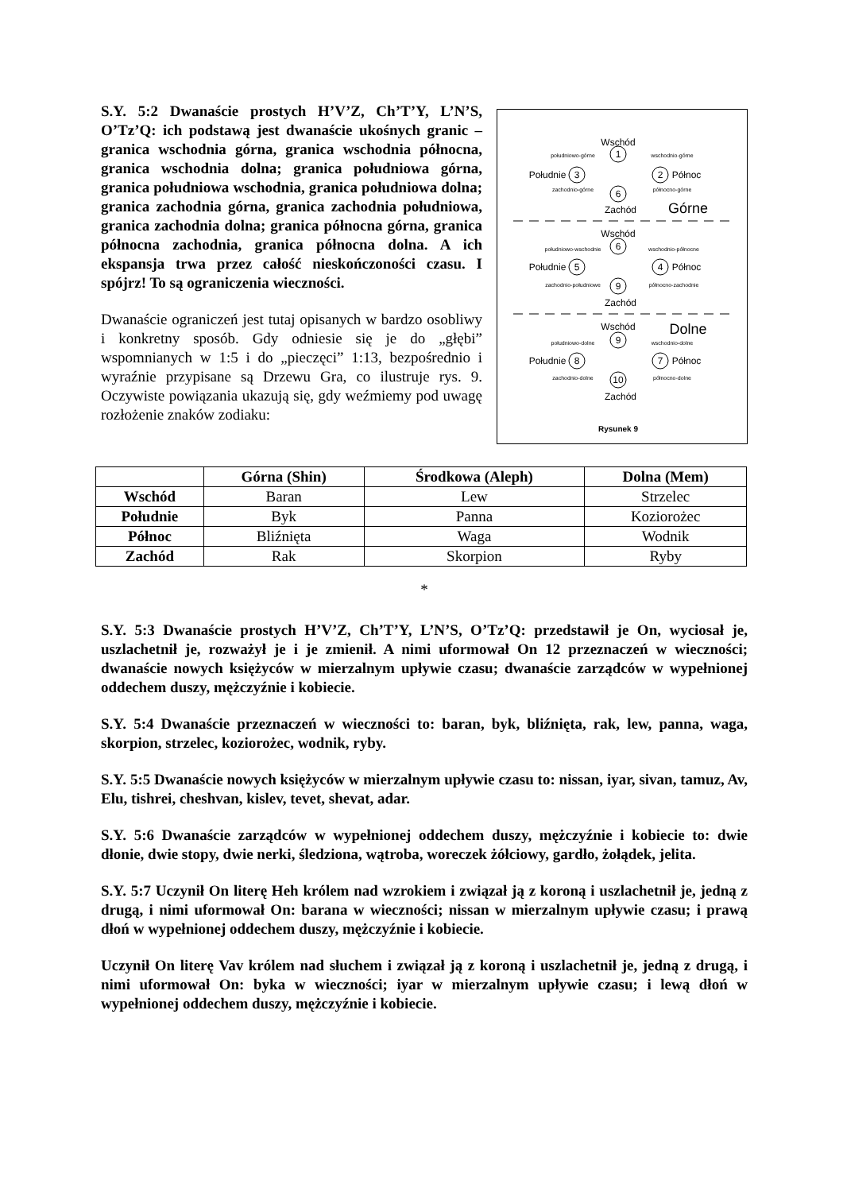S.Y. 5:2 Dwanaście prostych H’V’Z, Ch’T’Y, L’N’S, O’Tz’Q: ich podstawą jest dwanaście ukośnych granic – granica wschodnia górna, granica wschodnia północna, granica wschodnia dolna; granica południowa górna, granica południowa wschodnia, granica południowa dolna; granica zachodnia górna, granica zachodnia południowa, granica zachodnia dolna; granica północna górna, granica północna zachodnia, granica północna dolna. A ich ekspansja trwa przez całość nieskończoności czasu. I spójrz! To są ograniczenia wieczności.
Dwanaście ograniczeń jest tutaj opisanych w bardzo osobliwy i konkretny sposób. Gdy odniesie się je do „głębi” wspomnianych w 1:5 i do „pieczęci” 1:13, bezpośrednio i wyraźnie przypisane są Drzewu Gra, co ilustruje rys. 9. Oczywiste powiązania ukazują się, gdy weźmiemy pod uwagę rozłożenie znaków zodiaku:
Wschód
Zachód
Górne
Wschód
Zachód
Wschód
Dolne
Zachód
Rysunek 9
południowo-górne
wschodnio-górne
zachodnio-górne
północno-górne
południowo-wschodnie
wschodnio-północne
zachodnio-południowe
północno-zachodnie
południowo-dolne
wschodnio-dolne
zachodnio-dolne
północno-dolne
1
3
2
6
6
5
4
9
9
8
7
10
Południe
Północ
Południe
Północ
Południe
Północ
| | Górna (Shin) | Środkowa (Aleph) | Dolna (Mem) |
| --- | --- | --- | --- |
| Wschód | Baran | Lew | Strzelec |
| Południe | Byk | Panna | Koziorożec |
| Północ | Bliźnięta | Waga | Wodnik |
| Zachód | Rak | Skorpion | Ryby |
*
S.Y. 5:3 Dwanaście prostych H’V’Z, Ch’T’Y, L’N’S, O’Tz’Q: przedstawił je On, wyciosał je, uszlachetnił je, rozważył je i je zmienił. A nimi uformował On 12 przeznaczeń w wieczności; dwanaście nowych księżyców w mierzalnym upływie czasu; dwanaście zarządców w wypełnionej oddechem duszy, mężczyźnie i kobiecie.
S.Y. 5:4 Dwanaście przeznaczeń w wieczności to: baran, byk, bliźnięta, rak, lew, panna, waga, skorpion, strzelec, koziorożec, wodnik, ryby.
S.Y. 5:5 Dwanaście nowych księżyców w mierzalnym upływie czasu to: nissan, iyar, sivan, tamuz, Av, Elu, tishrei, cheshvan, kislev, tevet, shevat, adar.
S.Y. 5:6 Dwanaście zarządców w wypełnionej oddechem duszy, mężczyźnie i kobiecie to: dwie dłonie, dwie stopy, dwie nerki, śledziona, wątroba, woreczek żółciowy, gardło, żołądek, jelita.
S.Y. 5:7 Uczynił On literę Heh królem nad wzrokiem i związał ją z koroną i uszlachetnił je, jedną z drugą, i nimi uformował On: barana w wieczności; nissan w mierzalnym upływie czasu; i prawą dłoń w wypełnionej oddechem duszy, mężczyźnie i kobiecie.
Uczynił On literę Vav królem nad słuchem i związał ją z koroną i uszlachetnił je, jedną z drugą, i nimi uformował On: byka w wieczności; iyar w mierzalnym upływie czasu; i lewą dłoń w wypełnionej oddechem duszy, mężczyźnie i kobiecie.